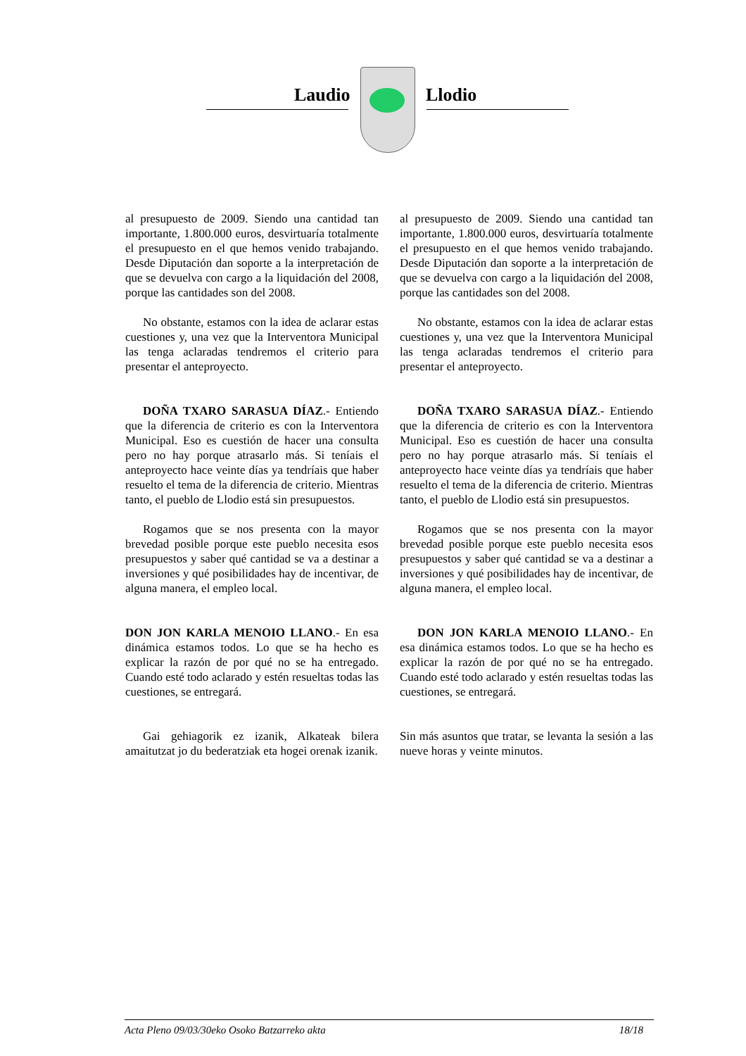Laudio Llodio
al presupuesto de 2009. Siendo una cantidad tan importante, 1.800.000 euros, desvirtuaría totalmente el presupuesto en el que hemos venido trabajando. Desde Diputación dan soporte a la interpretación de que se devuelva con cargo a la liquidación del 2008, porque las cantidades son del 2008.
No obstante, estamos con la idea de aclarar estas cuestiones y, una vez que la Interventora Municipal las tenga aclaradas tendremos el criterio para presentar el anteproyecto.
DOÑA TXARO SARASUA DÍAZ.- Entiendo que la diferencia de criterio es con la Interventora Municipal. Eso es cuestión de hacer una consulta pero no hay porque atrasarlo más. Si teníais el anteproyecto hace veinte días ya tendríais que haber resuelto el tema de la diferencia de criterio. Mientras tanto, el pueblo de Llodio está sin presupuestos.
Rogamos que se nos presenta con la mayor brevedad posible porque este pueblo necesita esos presupuestos y saber qué cantidad se va a destinar a inversiones y qué posibilidades hay de incentivar, de alguna manera, el empleo local.
DON JON KARLA MENOIO LLANO.- En esa dinámica estamos todos. Lo que se ha hecho es explicar la razón de por qué no se ha entregado. Cuando esté todo aclarado y estén resueltas todas las cuestiones, se entregará.
Gai gehiagorik ez izanik, Alkateak bilera amaitutzat jo du bederatziak eta hogei orenak izanik.
al presupuesto de 2009. Siendo una cantidad tan importante, 1.800.000 euros, desvirtuaría totalmente el presupuesto en el que hemos venido trabajando. Desde Diputación dan soporte a la interpretación de que se devuelva con cargo a la liquidación del 2008, porque las cantidades son del 2008.
No obstante, estamos con la idea de aclarar estas cuestiones y, una vez que la Interventora Municipal las tenga aclaradas tendremos el criterio para presentar el anteproyecto.
DOÑA TXARO SARASUA DÍAZ.- Entiendo que la diferencia de criterio es con la Interventora Municipal. Eso es cuestión de hacer una consulta pero no hay porque atrasarlo más. Si teníais el anteproyecto hace veinte días ya tendríais que haber resuelto el tema de la diferencia de criterio. Mientras tanto, el pueblo de Llodio está sin presupuestos.
Rogamos que se nos presenta con la mayor brevedad posible porque este pueblo necesita esos presupuestos y saber qué cantidad se va a destinar a inversiones y qué posibilidades hay de incentivar, de alguna manera, el empleo local.
DON JON KARLA MENOIO LLANO.- En esa dinámica estamos todos. Lo que se ha hecho es explicar la razón de por qué no se ha entregado. Cuando esté todo aclarado y estén resueltas todas las cuestiones, se entregará.
Sin más asuntos que tratar, se levanta la sesión a las nueve horas y veinte minutos.
Acta Pleno 09/03/30eko Osoko Batzarreko akta 18/18